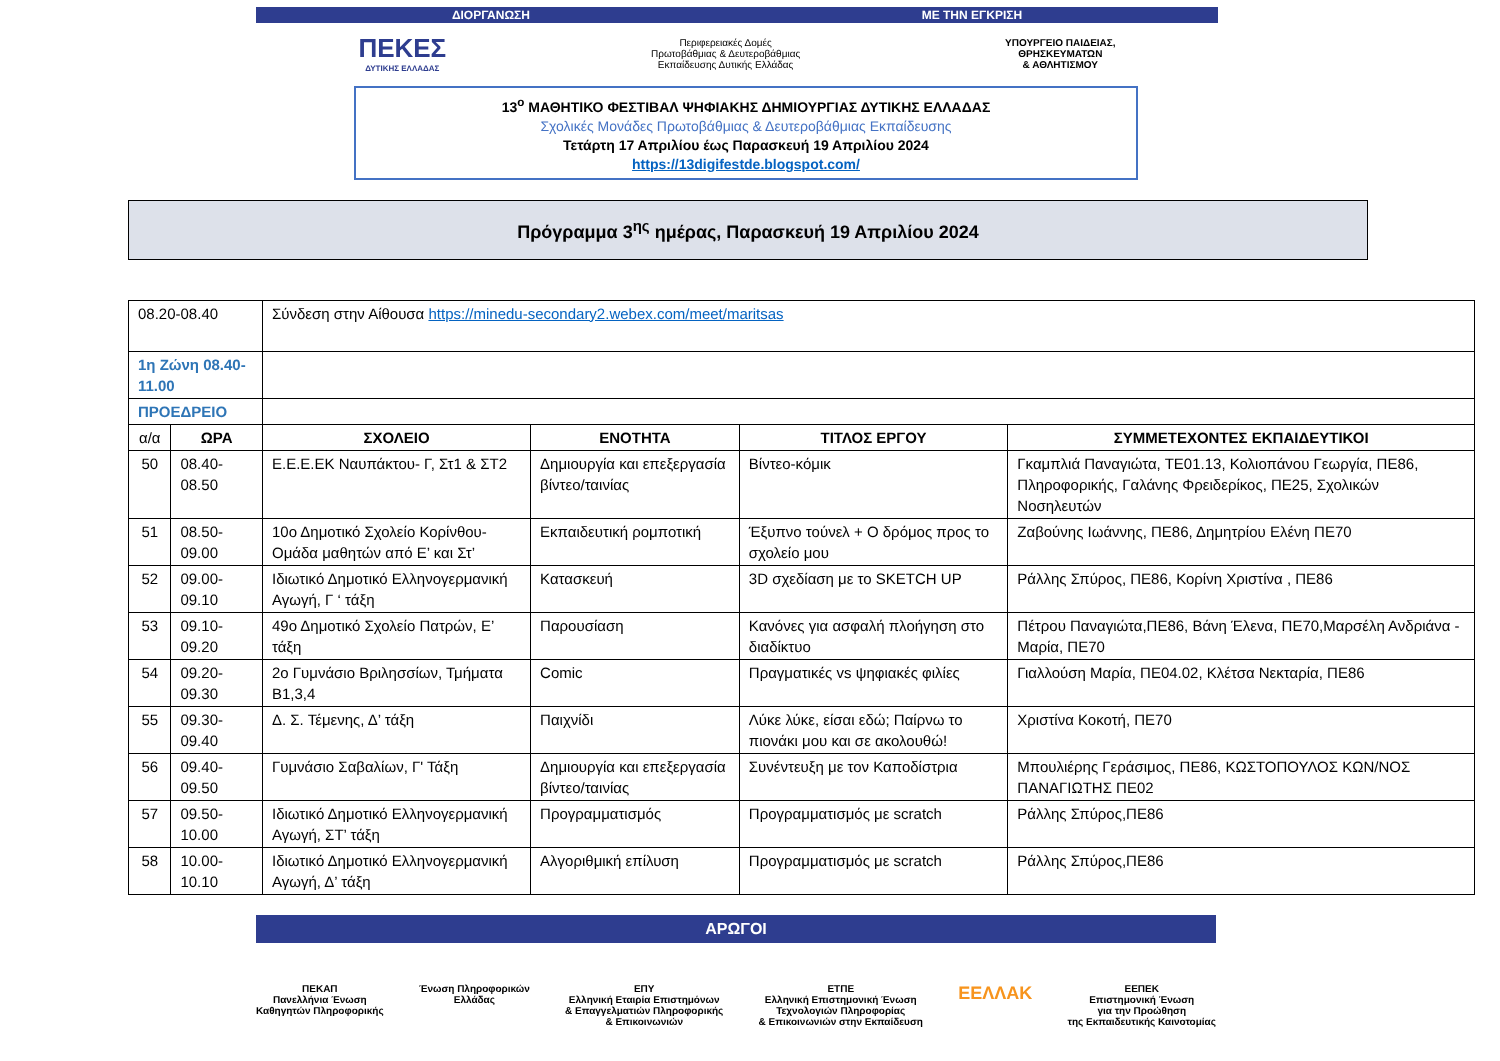ΔΙΟΡΓΑΝΩΣΗ ΜΕ ΤΗΝ ΕΓΚΡΙΣΗ
ΠΕΚΕΣ
ΔΥΤΙΚΗΣ ΕΛΛΑΔΑΣ
Περιφερειακές Δομές
Πρωτοβάθμιας & Δευτεροβάθμιας
Εκπαίδευσης Δυτικής Ελλάδας
ΥΠΟΥΡΓΕΙΟ ΠΑΙΔΕΙΑΣ,
ΘΡΗΣΚΕΥΜΑΤΩΝ
& ΑΘΛΗΤΙΣΜΟΥ
13<sup>ο</sup> ΜΑΘΗΤΙΚΟ ΦΕΣΤΙΒΑΛ ΨΗΦΙΑΚΗΣ ΔΗΜΙΟΥΡΓΙΑΣ ΔΥΤΙΚΗΣ ΕΛΛΑΔΑΣ
Σχολικές Μονάδες Πρωτοβάθμιας & Δευτεροβάθμιας Εκπαίδευσης
Τετάρτη 17 Απριλίου έως Παρασκευή 19 Απριλίου 2024
https://13digifestde.blogspot.com/
Πρόγραμμα 3<sup>ης</sup> ημέρας, Παρασκευή 19 Απριλίου 2024
| 08.20-08.40 | | Σύνδεση στην Αίθουσα https://minedu-secondary2.webex.com/meet/maritsas | | | |
| 1η Ζώνη 08.40- 11.00 | | | | | |
| ΠΡΟΕΔΡΕΙΟ | | | | | |
| α/α | ΩΡΑ | ΣΧΟΛΕΙΟ | ΕΝΟΤΗΤΑ | ΤΙΤΛΟΣ ΕΡΓΟΥ | ΣΥΜΜΕΤΕΧΟΝΤΕΣ ΕΚΠΑΙΔΕΥΤΙΚΟΙ |
| 50 | 08.40-08.50 | Ε.Ε.Ε.ΕΚ Ναυπάκτου- Γ, Στ1 & ΣΤ2 | Δημιουργία και επεξεργασία βίντεο/ταινίας | Βίντεο-κόμικ | Γκαμπλιά Παναγιώτα, ΤΕ01.13, Κολιοπάνου Γεωργία, ΠΕ86, Πληροφορικής, Γαλάνης Φρειδερίκος, ΠΕ25, Σχολικών Νοσηλευτών |
| 51 | 08.50-09.00 | 10ο Δημοτικό Σχολείο Κορίνθου- Ομάδα μαθητών από Ε’ και Στ’ | Εκπαιδευτική ρομποτική | Έξυπνο τούνελ + Ο δρόμος προς το σχολείο μου | Ζαβούνης Ιωάννης, ΠΕ86, Δημητρίου Ελένη ΠΕ70 |
| 52 | 09.00-09.10 | Ιδιωτικό Δημοτικό Ελληνογερμανική Αγωγή, Γ ‘ τάξη | Κατασκευή | 3D σχεδίαση με το SKETCH UP | Ράλλης Σπύρος, ΠΕ86, Κορίνη Χριστίνα , ΠΕ86 |
| 53 | 09.10-09.20 | 49ο Δημοτικό Σχολείο Πατρών, Ε’ τάξη | Παρουσίαση | Κανόνες για ασφαλή πλοήγηση στο διαδίκτυο | Πέτρου Παναγιώτα,ΠΕ86, Βάνη Έλενα, ΠΕ70,Μαρσέλη Ανδριάνα - Μαρία, ΠΕ70 |
| 54 | 09.20-09.30 | 2ο Γυμνάσιο Βριλησσίων, Τμήματα Β1,3,4 | Comic | Πραγματικές vs ψηφιακές φιλίες | Γιαλλούση Μαρία, ΠΕ04.02, Κλέτσα Νεκταρία, ΠΕ86 |
| 55 | 09.30-09.40 | Δ. Σ. Τέμενης, Δ’ τάξη | Παιχνίδι | Λύκε λύκε, είσαι εδώ; Παίρνω το πιονάκι μου και σε ακολουθώ! | Χριστίνα Κοκοτή, ΠΕ70 |
| 56 | 09.40-09.50 | Γυμνάσιο Σαβαλίων, Γ' Τάξη | Δημιουργία και επεξεργασία βίντεο/ταινίας | Συνέντευξη με τον Καποδίστρια | Μπουλιέρης Γεράσιμος, ΠΕ86, ΚΩΣΤΟΠΟΥΛΟΣ ΚΩΝ/ΝΟΣ ΠΑΝΑΓΙΩΤΗΣ ΠΕ02 |
| 57 | 09.50-10.00 | Ιδιωτικό Δημοτικό Ελληνογερμανική Αγωγή, ΣΤ’ τάξη | Προγραμματισμός | Προγραμματισμός με scratch | Ράλλης Σπύρος,ΠΕ86 |
| 58 | 10.00-10.10 | Ιδιωτικό Δημοτικό Ελληνογερμανική Αγωγή, Δ’ τάξη | Αλγοριθμική επίλυση | Προγραμματισμός με scratch | Ράλλης Σπύρος,ΠΕ86 |
ΑΡΩΓΟΙ
ΠΕΚΑΠ
Πανελλήνια Ένωση
Καθηγητών Πληροφορικής
Ένωση Πληροφορικών
Ελλάδας
ΕΠΥ
Ελληνική Εταιρία Επιστημόνων
& Επαγγελματιών Πληροφορικής
& Επικοινωνιών
ΕΤΠΕ
Ελληνική Επιστημονική Ένωση
Τεχνολογιών Πληροφορίας
& Επικοινωνιών στην Εκπαίδευση
ΕΕΛΛΑΚ
ΕΕΠΕΚ
Επιστημονική Ένωση
για την Προώθηση
της Εκπαιδευτικής Καινοτομίας